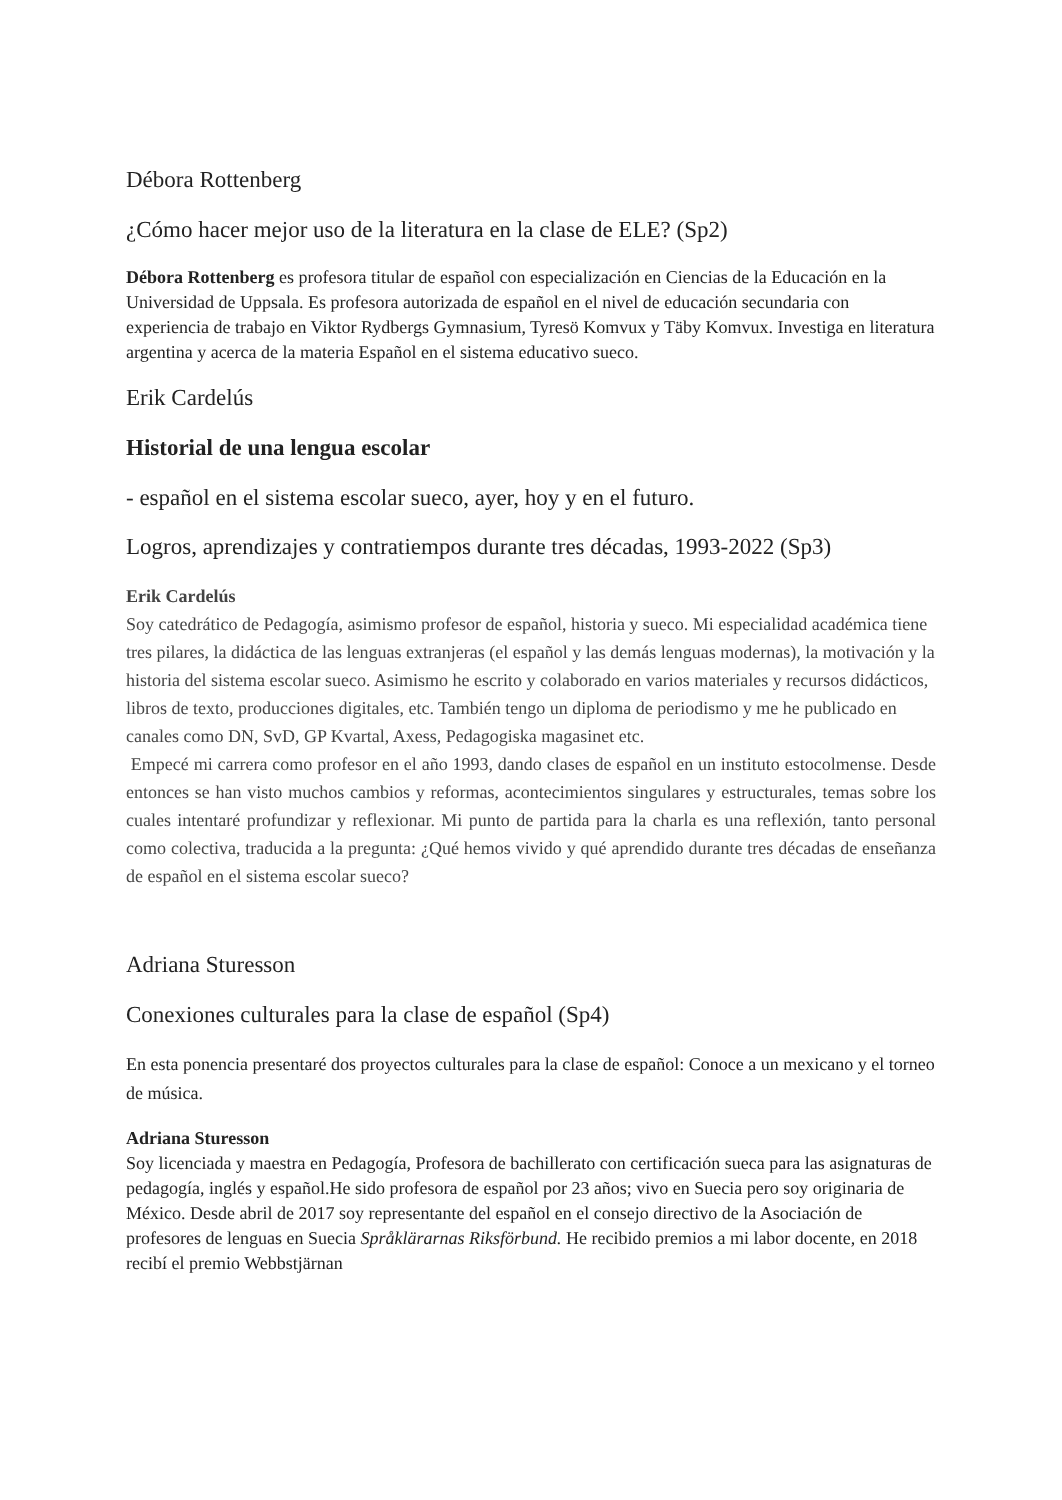Débora Rottenberg
¿Cómo hacer mejor uso de la literatura en la clase de ELE? (Sp2)
Débora Rottenberg es profesora titular de español con especialización en Ciencias de la Educación en la Universidad de Uppsala. Es profesora autorizada de español en el nivel de educación secundaria con experiencia de trabajo en Viktor Rydbergs Gymnasium, Tyresö Komvux y Täby Komvux. Investiga en literatura argentina y acerca de la materia Español en el sistema educativo sueco.
Erik Cardelús
Historial de una lengua escolar
- español en el sistema escolar sueco, ayer, hoy y en el futuro.
Logros, aprendizajes y contratiempos durante tres décadas, 1993-2022 (Sp3)
Erik Cardelús
Soy catedrático de Pedagogía, asimismo profesor de español, historia y sueco. Mi especialidad académica tiene tres pilares, la didáctica de las lenguas extranjeras (el español y las demás lenguas modernas), la motivación y la historia del sistema escolar sueco. Asimismo he escrito y colaborado en varios materiales y recursos didácticos, libros de texto, producciones digitales, etc. También tengo un diploma de periodismo y me he publicado en canales como DN, SvD, GP Kvartal, Axess, Pedagogiska magasinet etc.
Empecé mi carrera como profesor en el año 1993, dando clases de español en un instituto estocolmense. Desde entonces se han visto muchos cambios y reformas, acontecimientos singulares y estructurales, temas sobre los cuales intentaré profundizar y reflexionar. Mi punto de partida para la charla es una reflexión, tanto personal como colectiva, traducida a la pregunta: ¿Qué hemos vivido y qué aprendido durante tres décadas de enseñanza de español en el sistema escolar sueco?
Adriana Sturesson
Conexiones culturales para la clase de español (Sp4)
En esta ponencia presentaré dos proyectos culturales para la clase de español: Conoce a un mexicano y el torneo de música.
Adriana Sturesson
Soy licenciada y maestra en Pedagogía, Profesora de bachillerato con certificación sueca para las asignaturas de pedagogía, inglés y español.He sido profesora de español por 23 años; vivo en Suecia pero soy originaria de México. Desde abril de 2017 soy representante del español en el consejo directivo de la Asociación de profesores de lenguas en Suecia Språklärarnas Riksförbund. He recibido premios a mi labor docente, en 2018 recibí el premio Webbstjärnan